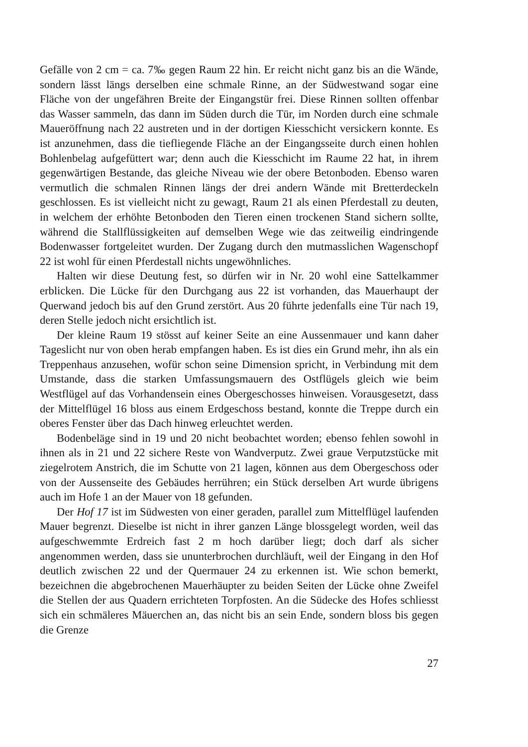Gefälle von 2 cm = ca. 7‰ gegen Raum 22 hin. Er reicht nicht ganz bis an die Wände, sondern lässt längs derselben eine schmale Rinne, an der Südwestwand sogar eine Fläche von der ungefähren Breite der Eingangstür frei. Diese Rinnen sollten offenbar das Wasser sammeln, das dann im Süden durch die Tür, im Norden durch eine schmale Maueröffnung nach 22 austreten und in der dortigen Kiesschicht versickern konnte. Es ist anzunehmen, dass die tiefliegende Fläche an der Eingangsseite durch einen hohlen Bohlenbelag aufgefüttert war; denn auch die Kiesschicht im Raume 22 hat, in ihrem gegenwärtigen Bestande, das gleiche Niveau wie der obere Betonboden. Ebenso waren vermutlich die schmalen Rinnen längs der drei andern Wände mit Bretterdeckeln geschlossen. Es ist vielleicht nicht zu gewagt, Raum 21 als einen Pferdestall zu deuten, in welchem der erhöhte Betonboden den Tieren einen trockenen Stand sichern sollte, während die Stallflüssigkeiten auf demselben Wege wie das zeitweilig eindringende Bodenwasser fortgeleitet wurden. Der Zugang durch den mutmasslichen Wagenschopf 22 ist wohl für einen Pferdestall nichts ungewöhnliches.
Halten wir diese Deutung fest, so dürfen wir in Nr. 20 wohl eine Sattelkammer erblicken. Die Lücke für den Durchgang aus 22 ist vorhanden, das Mauerhaupt der Querwand jedoch bis auf den Grund zerstört. Aus 20 führte jedenfalls eine Tür nach 19, deren Stelle jedoch nicht ersichtlich ist.
Der kleine Raum 19 stösst auf keiner Seite an eine Aussenmauer und kann daher Tageslicht nur von oben herab empfangen haben. Es ist dies ein Grund mehr, ihn als ein Treppenhaus anzusehen, wofür schon seine Dimension spricht, in Verbindung mit dem Umstande, dass die starken Umfassungsmauern des Ostflügels gleich wie beim Westflügel auf das Vorhandensein eines Obergeschosses hinweisen. Vorausgesetzt, dass der Mittelflügel 16 bloss aus einem Erdgeschoss bestand, konnte die Treppe durch ein oberes Fenster über das Dach hinweg erleuchtet werden.
Bodenbeläge sind in 19 und 20 nicht beobachtet worden; ebenso fehlen sowohl in ihnen als in 21 und 22 sichere Reste von Wandverputz. Zwei graue Verputzstücke mit ziegelrotem Anstrich, die im Schutte von 21 lagen, können aus dem Obergeschoss oder von der Aussenseite des Gebäudes herrühren; ein Stück derselben Art wurde übrigens auch im Hofe 1 an der Mauer von 18 gefunden.
Der Hof 17 ist im Südwesten von einer geraden, parallel zum Mittelflügel laufenden Mauer begrenzt. Dieselbe ist nicht in ihrer ganzen Länge blossgelegt worden, weil das aufgeschwemmte Erdreich fast 2 m hoch darüber liegt; doch darf als sicher angenommen werden, dass sie ununterbrochen durchläuft, weil der Eingang in den Hof deutlich zwischen 22 und der Quermauer 24 zu erkennen ist. Wie schon bemerkt, bezeichnen die abgebrochenen Mauerhäupter zu beiden Seiten der Lücke ohne Zweifel die Stellen der aus Quadern errichteten Torpfosten. An die Südecke des Hofes schliesst sich ein schmäleres Mäuerchen an, das nicht bis an sein Ende, sondern bloss bis gegen die Grenze
27